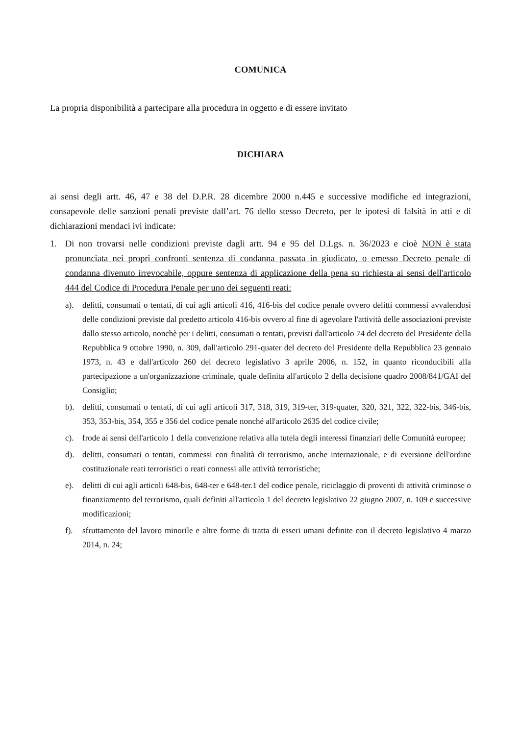COMUNICA
La propria disponibilità a partecipare alla procedura in oggetto e di essere invitato
DICHIARA
ai sensi degli artt. 46, 47 e 38 del D.P.R. 28 dicembre 2000 n.445 e successive modifiche ed integrazioni, consapevole delle sanzioni penali previste dall’art. 76 dello stesso Decreto, per le ipotesi di falsità in atti e di dichiarazioni mendaci ivi indicate:
1. Di non trovarsi nelle condizioni previste dagli artt. 94 e 95 del D.Lgs. n. 36/2023 e cioè NON è stata pronunciata nei propri confronti sentenza di condanna passata in giudicato, o emesso Decreto penale di condanna divenuto irrevocabile, oppure sentenza di applicazione della pena su richiesta ai sensi dell'articolo 444 del Codice di Procedura Penale per uno dei seguenti reati:
a). delitti, consumati o tentati, di cui agli articoli 416, 416-bis del codice penale ovvero delitti commessi avvalendosi delle condizioni previste dal predetto articolo 416-bis ovvero al fine di agevolare l'attività delle associazioni previste dallo stesso articolo, nonchè per i delitti, consumati o tentati, previsti dall'articolo 74 del decreto del Presidente della Repubblica 9 ottobre 1990, n. 309, dall'articolo 291-quater del decreto del Presidente della Repubblica 23 gennaio 1973, n. 43 e dall'articolo 260 del decreto legislativo 3 aprile 2006, n. 152, in quanto riconducibili alla partecipazione a un'organizzazione criminale, quale definita all'articolo 2 della decisione quadro 2008/841/GAI del Consiglio;
b). delitti, consumati o tentati, di cui agli articoli 317, 318, 319, 319-ter, 319-quater, 320, 321, 322, 322-bis, 346-bis, 353, 353-bis, 354, 355 e 356 del codice penale nonché all'articolo 2635 del codice civile;
c). frode ai sensi dell'articolo 1 della convenzione relativa alla tutela degli interessi finanziari delle Comunità europee;
d). delitti, consumati o tentati, commessi con finalità di terrorismo, anche internazionale, e di eversione dell'ordine costituzionale reati terroristici o reati connessi alle attività terroristiche;
e). delitti di cui agli articoli 648-bis, 648-ter e 648-ter.1 del codice penale, riciclaggio di proventi di attività criminose o finanziamento del terrorismo, quali definiti all'articolo 1 del decreto legislativo 22 giugno 2007, n. 109 e successive modificazioni;
f). sfruttamento del lavoro minorile e altre forme di tratta di esseri umani definite con il decreto legislativo 4 marzo 2014, n. 24;